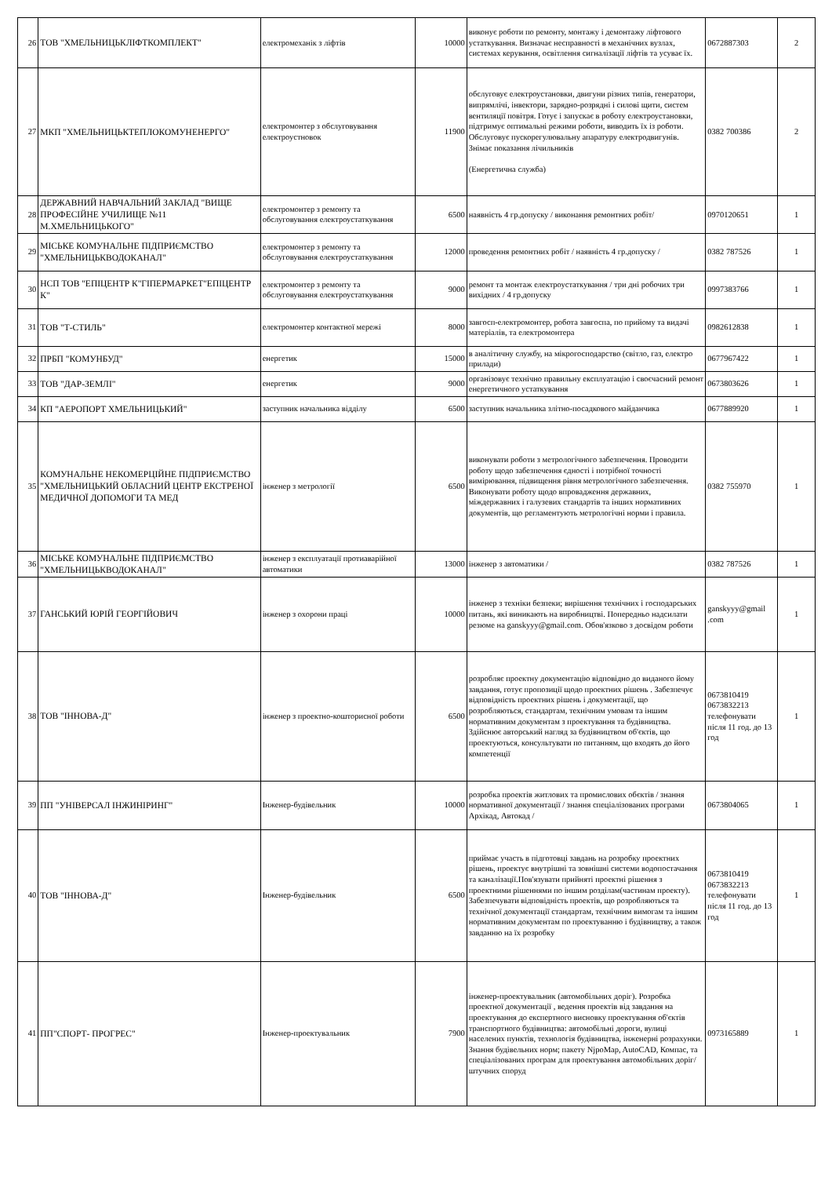| 26 | ТОВ "ХМЕЛЬНИЦЬКЛІФТКОМПЛЕКТ" | електромеханік з ліфтів | 10000 | виконує роботи по ремонту, монтажу і демонтажу ліфтового устаткування. Визначає несправності в механічних вузлах, системах керування, освітлення сигналізації ліфтів та усуває їх. | 0672887303 | 2 |
| 27 | МКП "ХМЕЛЬНИЦЬКТЕПЛОКОМУНЕНЕРГО" | електромонтер з обслуговування електроустновок | 11900 | обслуговує електроустановки, двигуни різних типів, генератори, випрямлічі, інвектори, зарядно-розрядні і силові щити, систем вентиляції повітря. Готує і запускає в роботу електроустановки, підтримує оптимальні режими роботи, виводить їх із роботи. Обслуговує пускорегулювальну апаратуру електродвигунів. Знімає показання лічильників (Енергетична служба) | 0382 700386 | 2 |
| 28 | ДЕРЖАВНИЙ НАВЧАЛЬНИЙ ЗАКЛАД "ВИЩЕ ПРОФЕСІЙНЕ УЧИЛИЩЕ №11 М.ХМЕЛЬНИЦЬКОГО" | електромонтер з ремонту та обслуговування електроустаткування | 6500 | наявність 4 гр.допуску / виконання ремонтних робіт/ | 0970120651 | 1 |
| 29 | МІСЬКЕ КОМУНАЛЬНЕ ПІДПРИЄМСТВО "ХМЕЛЬНИЦЬКВОДОКАНАЛ" | електромонтер з ремонту та обслуговування електроустаткування | 12000 | проведення ремонтних робіт / наявність 4 гр.допуску / | 0382 787526 | 1 |
| 30 | НСП ТОВ "ЕПІЦЕНТР К"ГІПЕРМАРКЕТ"ЕПІЦЕНТР К" | електромонтер з ремонту та обслуговування електроустаткування | 9000 | ремонт та монтаж електроустаткування / три дні робочих три вихідних / 4 гр.допуску | 0997383766 | 1 |
| 31 | ТОВ "Т-СТИЛЬ" | електромонтер контактної мережі | 8000 | завгосп-електромонтер, робота завгоспа, по прийому та видачі матеріалів, та електромонтера | 0982612838 | 1 |
| 32 | ПРБП "КОМУНБУД" | енергетик | 15000 | в аналітичну службу, на мікрогосподарство (світло, газ, електро прилади) | 0677967422 | 1 |
| 33 | ТОВ "ДАР-ЗЕМЛІ" | енергетик | 9000 | організовує технічно правильну експлуатацію і своєчасний ремонт енергетичного устаткування | 0673803626 | 1 |
| 34 | КП "АЕРОПОРТ ХМЕЛЬНИЦЬКИЙ" | заступник начальника відділу | 6500 | заступник начальника злітно-посадкового майданчика | 0677889920 | 1 |
| 35 | КОМУНАЛЬНЕ НЕКОМЕРЦІЙНЕ ПІДПРИЄМСТВО "ХМЕЛЬНИЦЬКИЙ ОБЛАСНИЙ ЦЕНТР ЕКСТРЕНОЇ МЕДИЧНОЇ ДОПОМОГИ ТА МЕД | інженер з метрології | 6500 | виконувати роботи з метрологічного забезпечення. Проводити роботу щодо забезпечення єдності і потрібної точності вимірювання, підвищення рівня метрологічного забезпечення. Виконувати роботу щодо впровадження державних, міждержавних і галузевих стандартів та інших нормативних документів, що регламентують метрологічні норми і правила. | 0382 755970 | 1 |
| 36 | МІСЬКЕ КОМУНАЛЬНЕ ПІДПРИЄМСТВО "ХМЕЛЬНИЦЬКВОДОКАНАЛ" | інженер з експлуатації протиаварійної автоматики | 13000 | інженер з автоматики / | 0382 787526 | 1 |
| 37 | ГАНСЬКИЙ ЮРІЙ ГЕОРГІЙОВИЧ | інженер з охорони праці | 10000 | інженер з техніки безпеки; вирішення технічних і господарських питань, які виникають на виробництві. Попередньо надсилати резюме на ganskyyy@gmail.com. Обов'язково з досвідом роботи | ganskyyy@gmail .com | 1 |
| 38 | ТОВ "ІННОВА-Д" | інженер з проектно-кошторисної роботи | 6500 | розробляє проектну документацію відповідно до виданого йому завдання, готує пропозиції щодо проектних рішень . Забезпечує відповідність проектних рішень і документації, що розробляються, стандартам, технічним умовам та іншим нормативним документам з проектування та будівництва. Здійснює авторський нагляд за будівництвом об'єктів, що проектуються, консультувати по питанням, що входять до його компетенції | 0673810419 0673832213 телефонувати після 11 год. до 13 год | 1 |
| 39 | ПП "УНІВЕРСАЛ ІНЖИНІРИНГ" | Інженер-будівельник | 10000 | розробка проектів житлових та промислових обєктів / знання нормативної документації / знання спеціалізованих програми Архікад, Автокад / | 0673804065 | 1 |
| 40 | ТОВ "ІННОВА-Д" | Інженер-будівельник | 6500 | приймає участь в підготовці завдань на розробку проектних рішень, проектує внутрішні та зовнішні системи водопостачання та каналізації.Пов'язувати прийняті проектні рішення з проектними рішеннями по іншим розділам(частинам проекту). Забезпечувати відповідність проектів, що розробляються та технічної документації стандартам, технічним вимогам та іншим нормативним документам по проектуванню і будівництву, а також завданню на їх розробку | 0673810419 0673832213 телефонувати після 11 год. до 13 год | 1 |
| 41 | ПП"СПОРТ- ПРОГРЕС" | Інженер-проектувальник | 7900 | інженер-проектувальник (автомобільних доріг). Розробка проектної документації , ведення проектів від завдання на проектування до експертного висновку проектування об'єктів транспортного будівництва: автомобільні дороги, вулиці населених пунктів, технологія будівництва, інженерні розрахунки. Знання будівельних норм; пакету NjpoMap, AutoCAD, Компас, та спеціалізованих програм для проектування автомобільних доріг/ штучних споруд | 0973165889 | 1 |